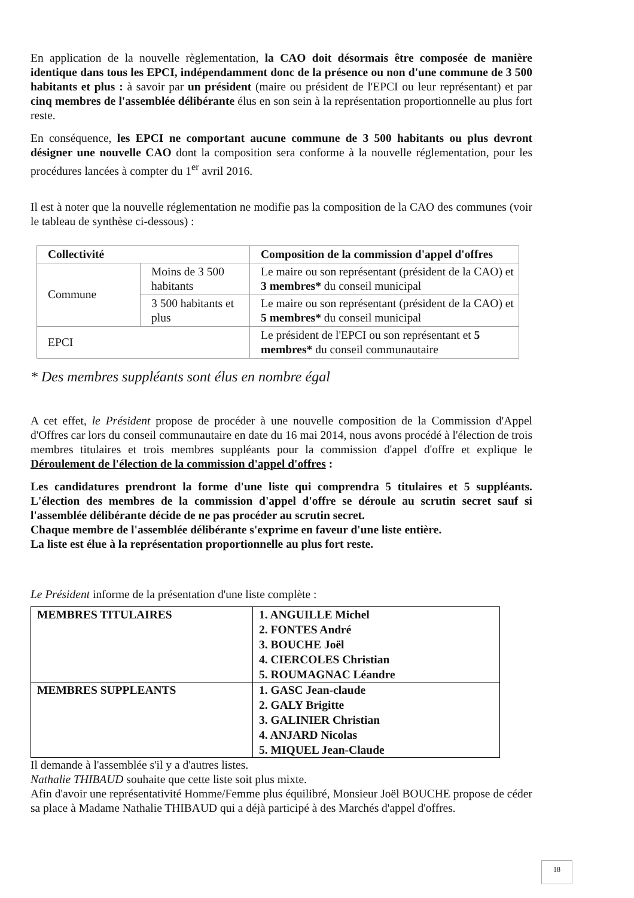En application de la nouvelle règlementation, la CAO doit désormais être composée de manière identique dans tous les EPCI, indépendamment donc de la présence ou non d'une commune de 3 500 habitants et plus : à savoir par un président (maire ou président de l'EPCI ou leur représentant) et par cinq membres de l'assemblée délibérante élus en son sein à la représentation proportionnelle au plus fort reste.
En conséquence, les EPCI ne comportant aucune commune de 3 500 habitants ou plus devront désigner une nouvelle CAO dont la composition sera conforme à la nouvelle réglementation, pour les procédures lancées à compter du 1<sup>er</sup> avril 2016.
Il est à noter que la nouvelle réglementation ne modifie pas la composition de la CAO des communes (voir le tableau de synthèse ci-dessous) :
| Collectivité | | Composition de la commission d'appel d'offres |
| Commune | Moins de 3 500 habitants | Le maire ou son représentant (président de la CAO) et 3 membres* du conseil municipal |
| | 3 500 habitants et plus | Le maire ou son représentant (président de la CAO) et 5 membres* du conseil municipal |
| EPCI | | Le président de l'EPCI ou son représentant et 5 membres* du conseil communautaire |
* Des membres suppléants sont élus en nombre égal
A cet effet, le Président propose de procéder à une nouvelle composition de la Commission d'Appel d'Offres car lors du conseil communautaire en date du 16 mai 2014, nous avons procédé à l'élection de trois membres titulaires et trois membres suppléants pour la commission d'appel d'offre et explique le Déroulement de l'élection de la commission d'appel d'offres :
Les candidatures prendront la forme d'une liste qui comprendra 5 titulaires et 5 suppléants. L'élection des membres de la commission d'appel d'offre se déroule au scrutin secret sauf si l'assemblée délibérante décide de ne pas procéder au scrutin secret.
Chaque membre de l'assemblée délibérante s'exprime en faveur d'une liste entière.
La liste est élue à la représentation proportionnelle au plus fort reste.
Le Président informe de la présentation d'une liste complète :
| MEMBRES TITULAIRES | 1. ANGUILLE Michel 2. FONTES André 3. BOUCHE Joël 4. CIERCOLES Christian 5. ROUMAGNAC Léandre |
| MEMBRES SUPPLEANTS | 1. GASC Jean-claude 2. GALY Brigitte 3. GALINIER Christian 4. ANJARD Nicolas 5. MIQUEL Jean-Claude |
Il demande à l'assemblée s'il y a d'autres listes.
Nathalie THIBAUD souhaite que cette liste soit plus mixte.
Afin d'avoir une représentativité Homme/Femme plus équilibré, Monsieur Joël BOUCHE propose de céder sa place à Madame Nathalie THIBAUD qui a déjà participé à des Marchés d'appel d'offres.
18